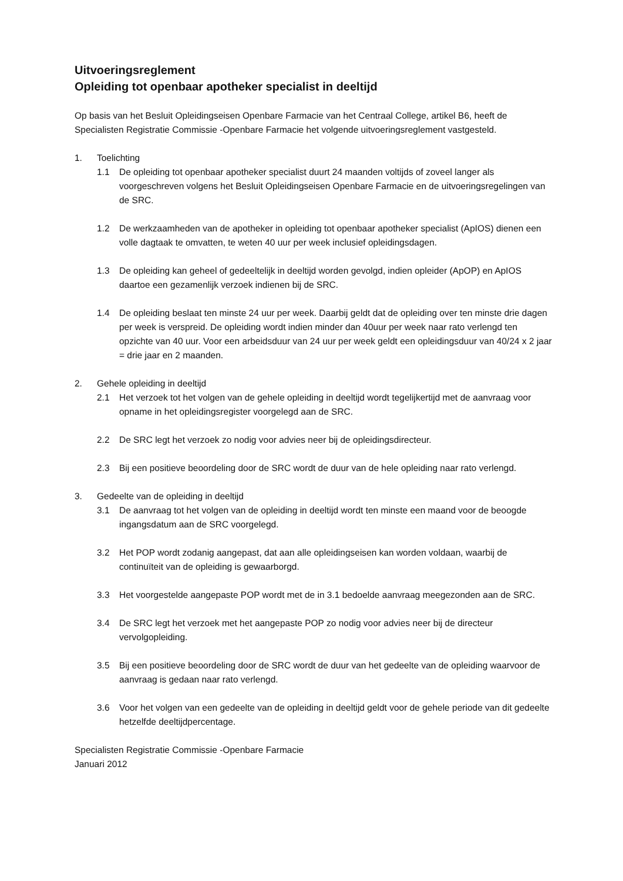Uitvoeringsreglement
Opleiding tot openbaar apotheker specialist in deeltijd
Op basis van het Besluit Opleidingseisen Openbare Farmacie van het Centraal College, artikel B6, heeft de Specialisten Registratie Commissie -Openbare Farmacie het volgende uitvoeringsreglement vastgesteld.
1. Toelichting
1.1 De opleiding tot openbaar apotheker specialist duurt 24 maanden voltijds of zoveel langer als voorgeschreven volgens het Besluit Opleidingseisen Openbare Farmacie en de uitvoeringsregelingen van de SRC.
1.2 De werkzaamheden van de apotheker in opleiding tot openbaar apotheker specialist (ApIOS) dienen een volle dagtaak te omvatten, te weten 40 uur per week inclusief opleidingsdagen.
1.3 De opleiding kan geheel of gedeeltelijk in deeltijd worden gevolgd, indien opleider (ApOP) en ApIOS daartoe een gezamenlijk verzoek indienen bij de SRC.
1.4 De opleiding beslaat ten minste 24 uur per week. Daarbij geldt dat de opleiding over ten minste drie dagen per week is verspreid. De opleiding wordt indien minder dan 40uur per week naar rato verlengd ten opzichte van 40 uur. Voor een arbeidsduur van 24 uur per week geldt een opleidingsduur van 40/24 x 2 jaar = drie jaar en 2 maanden.
2. Gehele opleiding in deeltijd
2.1 Het verzoek tot het volgen van de gehele opleiding in deeltijd wordt tegelijkertijd met de aanvraag voor opname in het opleidingsregister voorgelegd aan de SRC.
2.2 De SRC legt het verzoek zo nodig voor advies neer bij de opleidingsdirecteur.
2.3 Bij een positieve beoordeling door de SRC wordt de duur van de hele opleiding naar rato verlengd.
3. Gedeelte van de opleiding in deeltijd
3.1 De aanvraag tot het volgen van de opleiding in deeltijd wordt ten minste een maand voor de beoogde ingangsdatum aan de SRC voorgelegd.
3.2 Het POP wordt zodanig aangepast, dat aan alle opleidingseisen kan worden voldaan, waarbij de continuïteit van de opleiding is gewaarborgd.
3.3 Het voorgestelde aangepaste POP wordt met de in 3.1 bedoelde aanvraag meegezonden aan de SRC.
3.4 De SRC legt het verzoek met het aangepaste POP zo nodig voor advies neer bij de directeur vervolgopleiding.
3.5 Bij een positieve beoordeling door de SRC wordt de duur van het gedeelte van de opleiding waarvoor de aanvraag is gedaan naar rato verlengd.
3.6 Voor het volgen van een gedeelte van de opleiding in deeltijd geldt voor de gehele periode van dit gedeelte hetzelfde deeltijdpercentage.
Specialisten Registratie Commissie -Openbare Farmacie
Januari 2012